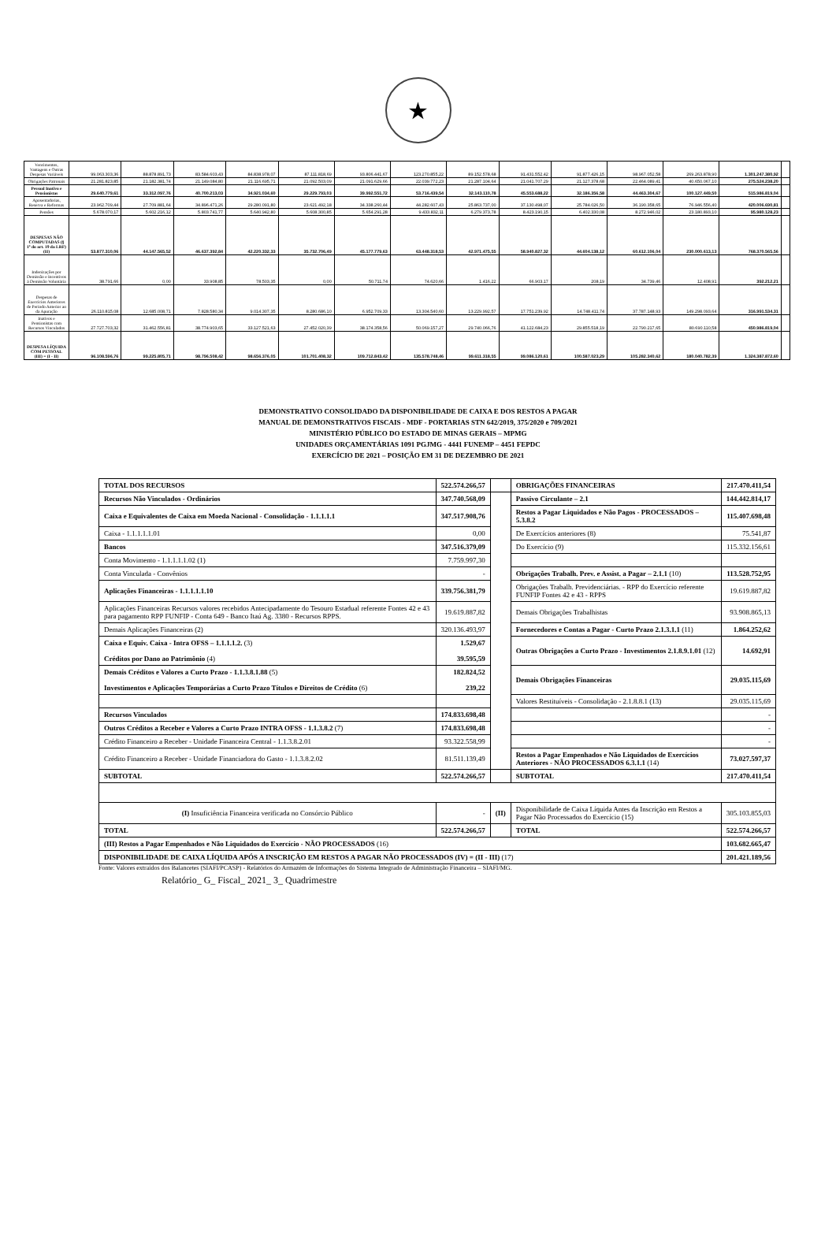★
| Vencimentos, Vantagens e Outras Despesas Variáveis | 99.063.303,36 | 88.878.891,73 | 83.584.603,43 | 84.838.978,07 | 87.111.818,69 | 93.806.441,67 | 123.270.855,22 | 89.152.578,68 | 91.431.552,42 | 91.877.426,15 | 98.967.052,58 | 269.263.878,90 | 1.301.247.380,92 | |
| Obrigações Patronais | 21.281.823,85 | 21.182.381,74 | 21.149.084,80 | 21.116.695,71 | 21.092.503,09 | 21.091.629,66 | 22.039.772,23 | 21.287.104,64 | 21.041.707,29 | 21.127.378,68 | 22.464.089,41 | 40.650.067,10 | 275.524.238,20 | |
| Pessoal Inativo e Pensionistas | 29.640.779,61 | 33.312.097,76 | 40.700.213,03 | 34.921.034,60 | 29.229.793,03 | 39.992.551,72 | 53.716.439,54 | 32.143.110,78 | 45.553.688,22 | 32.186.356,58 | 44.463.304,67 | 100.127.449,50 | 515.986.819,04 | |
| Aposentadorias, Reserva e Reformas | 23.962.709,44 | 27.709.881,64 | 34.896.471,26 | 29.280.091,80 | 23.621.492,18 | 34.338.260,44 | 44.282.607,43 | 25.863.737,00 | 37.130.498,07 | 25.784.026,50 | 36.190.358,65 | 76.946.556,40 | 420.006.690,81 | |
| Pensões | 5.678.070,17 | 5.602.216,12 | 5.803.741,77 | 5.640.942,80 | 5.608.300,85 | 5.654.291,28 | 9.433.832,11 | 6.279.373,78 | 8.423.190,15 | 6.402.330,08 | 8.272.946,02 | 23.180.893,10 | 95.980.128,23 | |
| DESPESAS NÃO COMPUTADAS (§ 1º do art. 19 da LRF) (II) | 53.877.310,06 | 44.147.565,52 | 46.637.392,84 | 42.220.332,33 | 35.732.706,49 | 45.177.779,63 | 63.448.318,53 | 42.971.475,55 | 58.940.827,32 | 44.604.138,12 | 60.612.106,04 | 230.000.613,13 | 768.370.565,56 | |
| Indenizações por Demissão e Incentivos à Demissão Voluntária | 38.791,66 | 0,00 | 33.908,85 | 78.503,35 | 0,00 | 50.711,74 | 74.620,66 | 1.416,22 | 66.903,17 | 208,19 | 34.739,46 | 12.408,91 | 392.212,21 | |
| Despesas de Exercícios Anteriores de Período Anterior ao da Apuração | 26.110.815,08 | 12.685.008,71 | 7.828.580,34 | 9.014.307,35 | 8.280.686,10 | 6.952.709,33 | 13.304.540,60 | 13.229.992,57 | 17.751.239,92 | 14.748.411,74 | 37.787.148,93 | 149.298.093,64 | 316.991.534,31 | |
| Inativos e Pensionistas com Recursos Vinculados | 27.727.703,32 | 31.462.556,81 | 38.774.903,65 | 33.127.521,63 | 27.452.020,39 | 38.174.358,56 | 50.069.157,27 | 29.740.066,76 | 41.122.684,23 | 29.855.518,19 | 22.790.217,65 | 80.690.110,58 | 450.986.819,04 | |
| DESPESA LÍQUIDA COM PESSOAL (III) = (I - II) | 96.108.596,76 | 99.225.805,71 | 98.796.508,42 | 98.656.376,05 | 101.701.408,32 | 109.712.843,42 | 135.578.748,46 | 99.611.318,55 | 99.086.120,61 | 100.587.023,29 | 105.282.340,62 | 180.040.782,39 | 1.324.387.872,60 | |
DEMONSTRATIVO CONSOLIDADO DA DISPONIBILIDADE DE CAIXA E DOS RESTOS A PAGAR
MANUAL DE DEMONSTRATIVOS FISCAIS - MDF - PORTARIAS STN 642/2019, 375/2020 e 709/2021
MINISTÉRIO PÚBLICO DO ESTADO DE MINAS GERAIS – MPMG
UNIDADES ORÇAMENTÁRIAS 1091 PGJMG - 4441 FUNEMP – 4451 FEPDC
EXERCÍCIO DE 2021 – POSIÇÃO EM 31 DE DEZEMBRO DE 2021
| TOTAL DOS RECURSOS | 522.574.266,57 | | OBRIGAÇÕES FINANCEIRAS | 217.470.411,54 |
| Recursos Não Vinculados - Ordinários | 347.740.568,09 | | Passivo Circulante – 2.1 | 144.442.814,17 |
| Caixa e Equivalentes de Caixa em Moeda Nacional - Consolidação - 1.1.1.1.1 | 347.517.908,76 | | Restos a Pagar Liquidados e Não Pagos - PROCESSADOS – 5.3.8.2 | 115.407.698,48 |
| Caixa - 1.1.1.1.1.01 | 0,00 | | De Exercícios anteriores (8) | 75.541,87 |
| Bancos | 347.516.379,09 | | Do Exercício (9) | 115.332.156,61 |
| Conta Movimento - 1.1.1.1.1.02 (1) | 7.759.997,30 | | | |
| Conta Vinculada - Convênios | - | | Obrigações Trabalh. Prev. e Assist. a Pagar – 2.1.1 (10) | 113.528.752,95 |
| Aplicações Financeiras - 1.1.1.1.1.10 | 339.756.381,79 | | Obrigações Trabalh. Previdenciárias. - RPP do Exercício referente FUNFIP Fontes 42 e 43 - RPPS | 19.619.887,82 |
| Aplicações Financeiras Recursos valores recebidos Antecipadamente do Tesouro Estadual referente Fontes 42 e 43 para pagamento RPP FUNFIP - Conta 649 - Banco Itaú Ag. 3380 - Recursos RPPS. | 19.619.887,82 | | Demais Obrigações Trabalhistas | 93.908.865,13 |
| Demais Aplicações Financeiras (2) | 320.136.493,97 | | Fornecedores e Contas a Pagar - Curto Prazo 2.1.3.1.1 (11) | 1.864.252,62 |
| Caixa e Equiv. Caixa - Intra OFSS – 1.1.1.1.2. (3) Créditos por Dano ao Patrimônio (4) | 1.529,67 39.595,59 | | Outras Obrigações a Curto Prazo - Investimentos 2.1.8.9.1.01 (12) | 14.692,91 |
| Demais Créditos e Valores a Curto Prazo - 1.1.3.8.1.88 (5) Investimentos e Aplicações Temporárias a Curto Prazo Títulos e Direitos de Crédito (6) | 182.824,52 239,22 | | Demais Obrigações Financeiras | 29.035.115,69 |
| | | | Valores Restituíveis - Consolidação - 2.1.8.8.1 (13) | 29.035.115,69 |
| Recursos Vinculados | 174.833.698,48 | | | - |
| Outros Créditos a Receber e Valores a Curto Prazo INTRA OFSS - 1.1.3.8.2 (7) | 174.833.698,48 | | | - |
| Crédito Financeiro a Receber - Unidade Financeira Central - 1.1.3.8.2.01 | 93.322.558,99 | | | - |
| Crédito Financeiro a Receber - Unidade Financiadora do Gasto - 1.1.3.8.2.02 | 81.511.139,49 | | Restos a Pagar Empenhados e Não Liquidados de Exercícios Anteriores - NÃO PROCESSADOS 6.3.1.1 (14) | 73.027.597,37 |
| SUBTOTAL | 522.574.266,57 | | SUBTOTAL | 217.470.411,54 |
| (I) Insuficiência Financeira verificada no Consórcio Público | - | (II) | Disponibilidade de Caixa Líquida Antes da Inscrição em Restos a Pagar Não Processados do Exercício (15) | 305.103.855,03 |
| TOTAL | 522.574.266,57 | | TOTAL | 522.574.266,57 |
| (III) Restos a Pagar Empenhados e Não Liquidados do Exercício - NÃO PROCESSADOS (16) | | | | 103.682.665,47 |
| DISPONIBILIDADE DE CAIXA LÍQUIDA APÓS A INSCRIÇÃO EM RESTOS A PAGAR NÃO PROCESSADOS (IV) = (II - III) (17) | | | | 201.421.189,56 |
Fonte: Valores extraídos dos Balancetes (SIAFI/PCASP) - Relatórios do Armazém de Informações do Sistema Integrado de Administração Financeira – SIAFI/MG.
Relatório_ G_ Fiscal_ 2021_ 3_ Quadrimestre